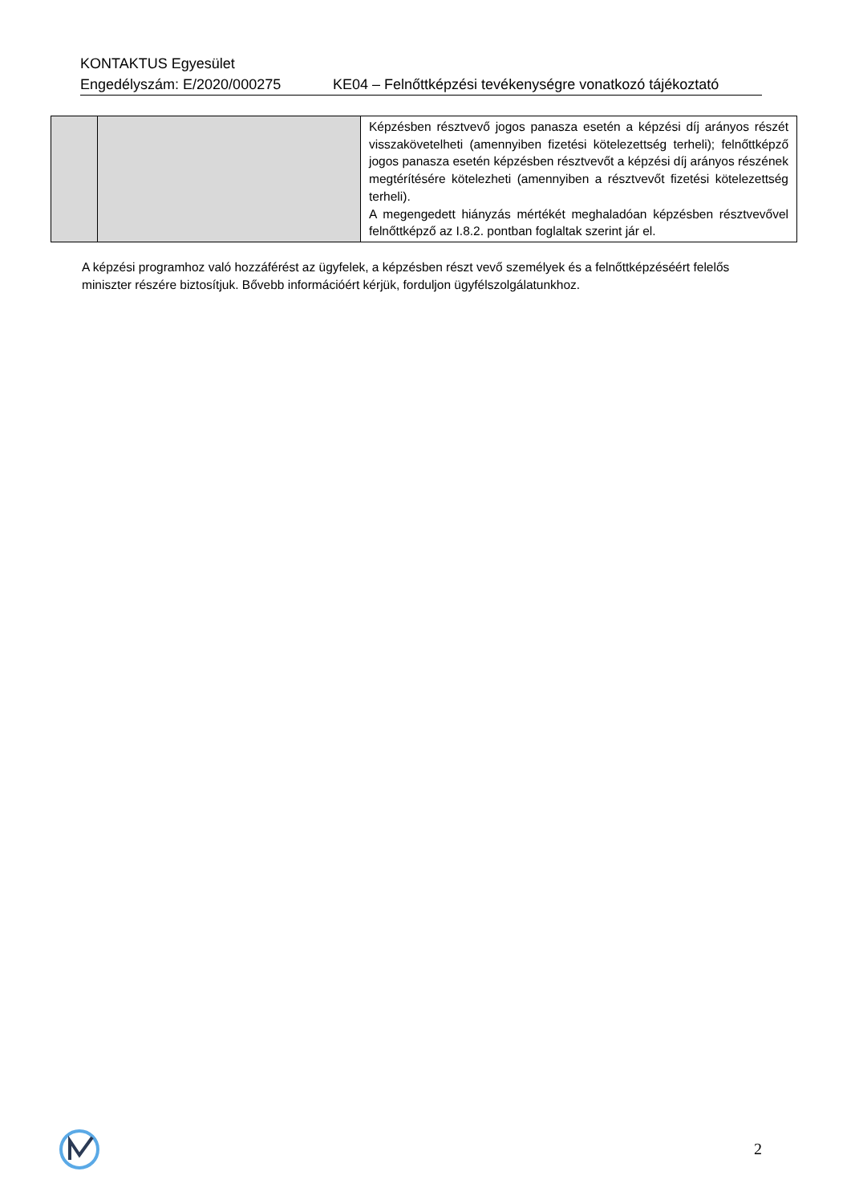KONTAKTUS Egyesület
Engedélyszám: E/2020/000275 KE04 – Felnőttképzési tevékenységre vonatkozó tájékoztató
| | | Képzésben résztvevő jogos panasza esetén a képzési díj arányos részét visszakövetelheti (amennyiben fizetési kötelezettség terheli); felnőttképző jogos panasza esetén képzésben résztvevőt a képzési díj arányos részének megtérítésére kötelezheti (amennyiben a résztvevőt fizetési kötelezettség terheli). A megengedett hiányzás mértékét meghaladóan képzésben résztvevővel felnőttképző az I.8.2. pontban foglaltak szerint jár el. |
A képzési programhoz való hozzáférést az ügyfelek, a képzésben részt vevő személyek és a felnőttképzéséért felelős miniszter részére biztosítjuk. Bővebb információért kérjük, forduljon ügyfélszolgálatunkhoz.
2